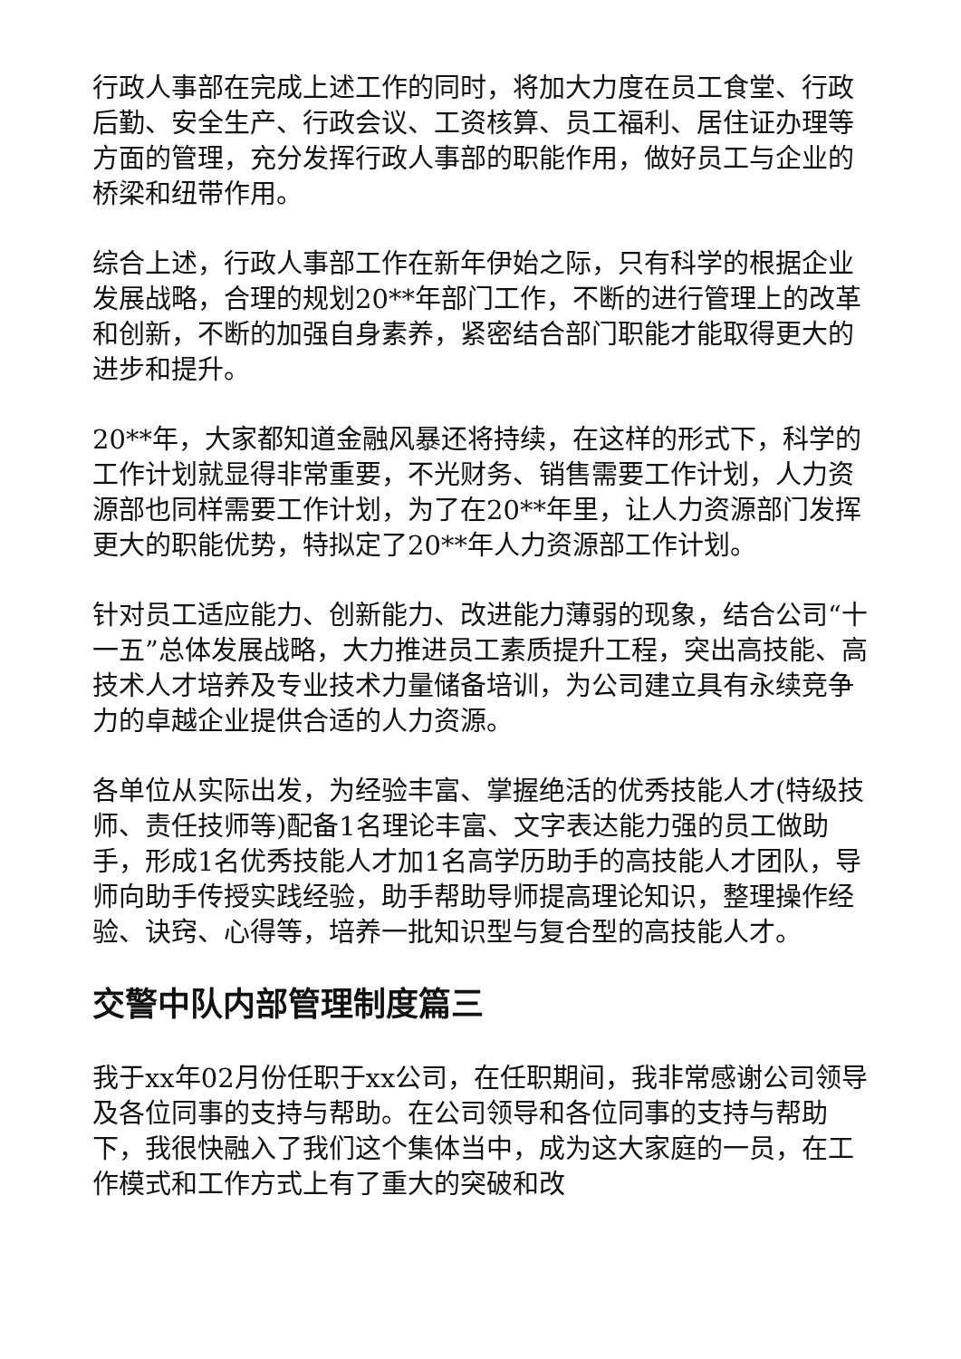行政人事部在完成上述工作的同时，将加大力度在员工食堂、行政后勤、安全生产、行政会议、工资核算、员工福利、居住证办理等方面的管理，充分发挥行政人事部的职能作用，做好员工与企业的桥梁和纽带作用。
综合上述，行政人事部工作在新年伊始之际，只有科学的根据企业发展战略，合理的规划20**年部门工作，不断的进行管理上的改革和创新，不断的加强自身素养，紧密结合部门职能才能取得更大的进步和提升。
20**年，大家都知道金融风暴还将持续，在这样的形式下，科学的工作计划就显得非常重要，不光财务、销售需要工作计划，人力资源部也同样需要工作计划，为了在20**年里，让人力资源部门发挥更大的职能优势，特拟定了20**年人力资源部工作计划。
针对员工适应能力、创新能力、改进能力薄弱的现象，结合公司“十一五”总体发展战略，大力推进员工素质提升工程，突出高技能、高技术人才培养及专业技术力量储备培训，为公司建立具有永续竞争力的卓越企业提供合适的人力资源。
各单位从实际出发，为经验丰富、掌握绝活的优秀技能人才(特级技师、责任技师等)配备1名理论丰富、文字表达能力强的员工做助手，形成1名优秀技能人才加1名高学历助手的高技能人才团队，导师向助手传授实践经验，助手帮助导师提高理论知识，整理操作经验、诀窍、心得等，培养一批知识型与复合型的高技能人才。
交警中队内部管理制度篇三
我于xx年02月份任职于xx公司，在任职期间，我非常感谢公司领导及各位同事的支持与帮助。在公司领导和各位同事的支持与帮助下，我很快融入了我们这个集体当中，成为这大家庭的一员，在工作模式和工作方式上有了重大的突破和改